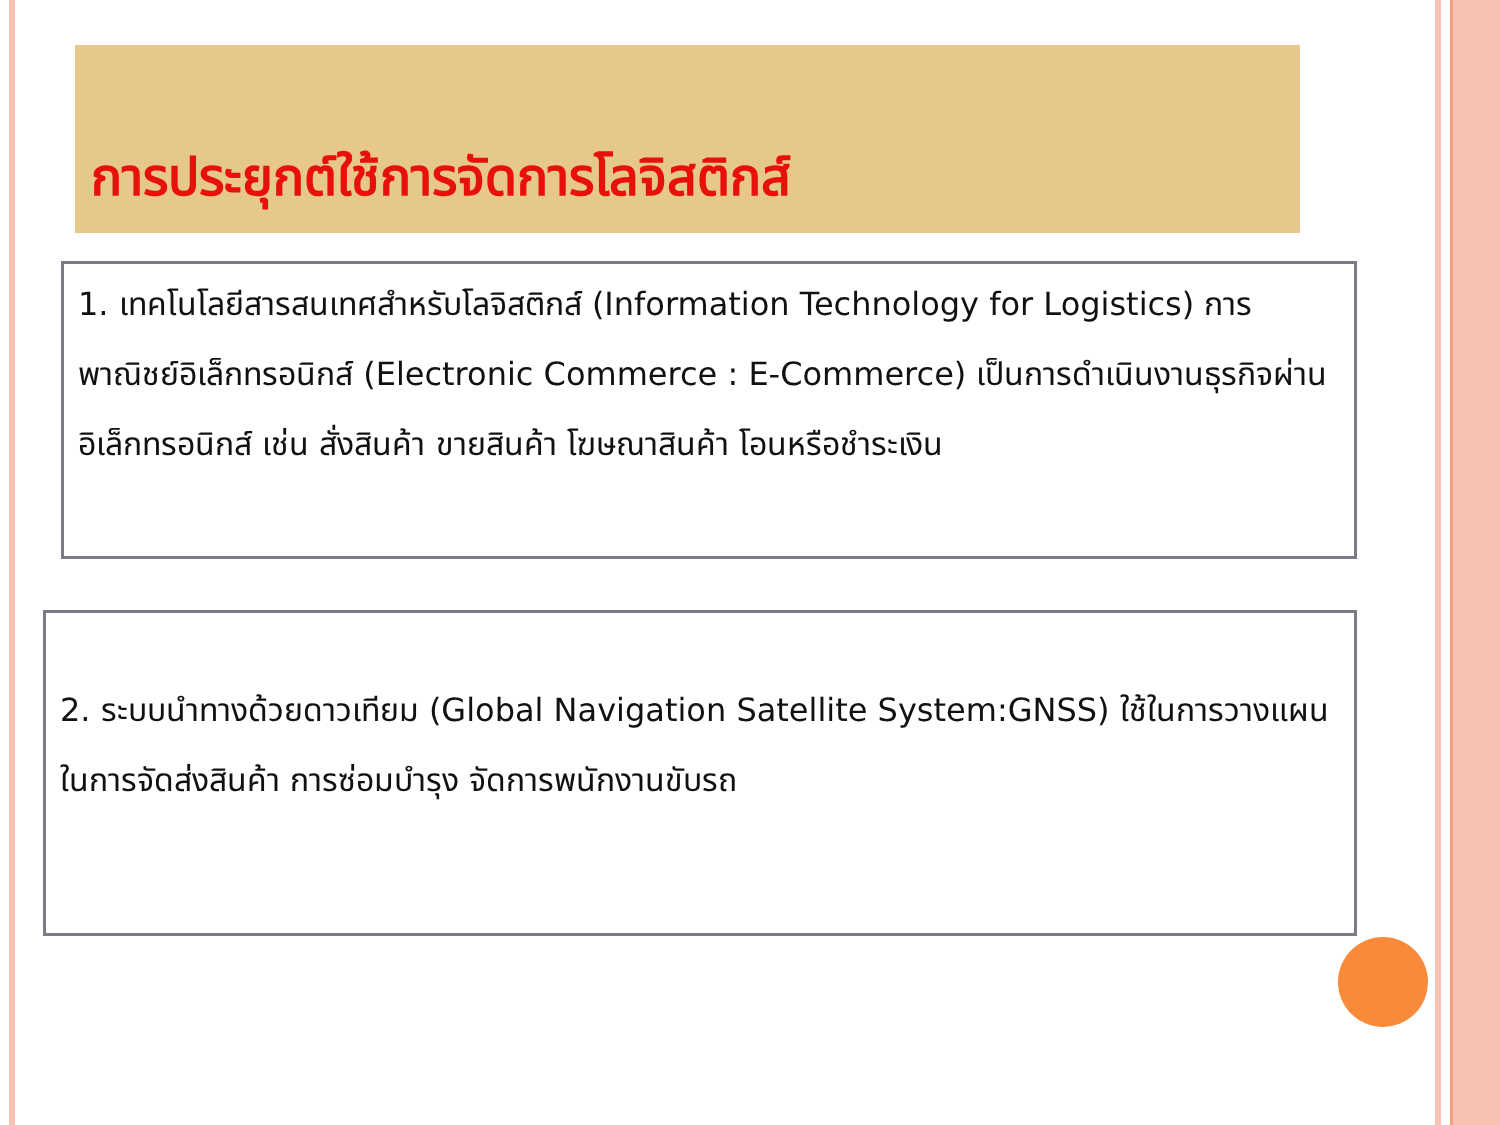การประยุกต์ใช้การจัดการโลจิสติกส์
1. เทคโนโลยีสารสนเทศสำหรับโลจิสติกส์ (Information Technology for Logistics) การพาณิชย์อิเล็กทรอนิกส์ (Electronic Commerce : E-Commerce) เป็นการดำเนินงานธุรกิจผ่านอิเล็กทรอนิกส์ เช่น สั่งสินค้า ขายสินค้า โฆษณาสินค้า โอนหรือชำระเงิน
2. ระบบนำทางด้วยดาวเทียม (Global Navigation Satellite System:GNSS) ใช้ในการวางแผนในการจัดส่งสินค้า การซ่อมบำรุง จัดการพนักงานขับรถ